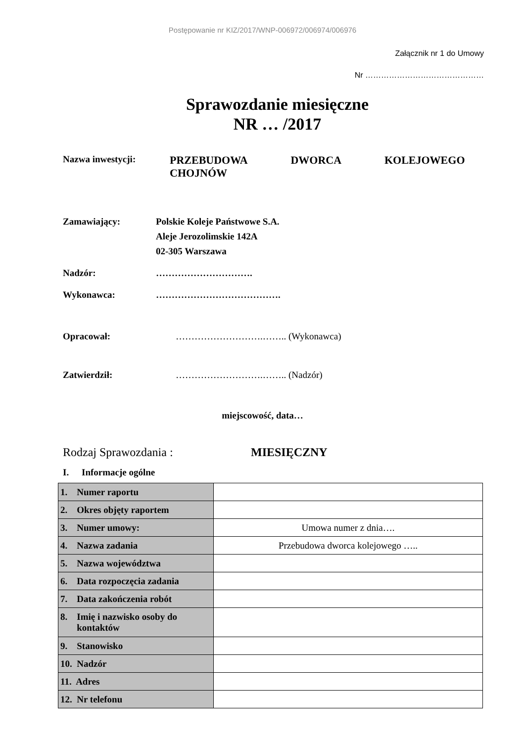Postępowanie nr KIZ/2017/WNP-006972/006974/006976
Załącznik nr 1 do Umowy
Nr ………………………………………
Sprawozdanie miesięczne
NR … /2017
Nazwa inwestycji:
PRZEBUDOWA DWORCA KOLEJOWEGO
CHOJNÓW
Zamawiający: Polskie Koleje Państwowe S.A.
Aleje Jerozolimskie 142A
02-305 Warszawa
Nadzór: ………………………….
Wykonawca: ………………………………….
Opracował: ……………………….…….. (Wykonawca)
Zatwierdził: ……………………….…….. (Nadzór)
miejscowość, data…
Rodzaj Sprawozdania : MIESIĘCZNY
I. Informacje ogólne
| 1. Numer raportu | |
| 2. Okres objęty raportem | |
| 3. Numer umowy: | Umowa numer z dnia…. |
| 4. Nazwa zadania | Przebudowa dworca kolejowego ….. |
| 5. Nazwa województwa | |
| 6. Data rozpoczęcia zadania | |
| 7. Data zakończenia robót | |
| 8. Imię i nazwisko osoby do kontaktów | |
| 9. Stanowisko | |
| 10. Nadzór | |
| 11. Adres | |
| 12. Nr telefonu | |